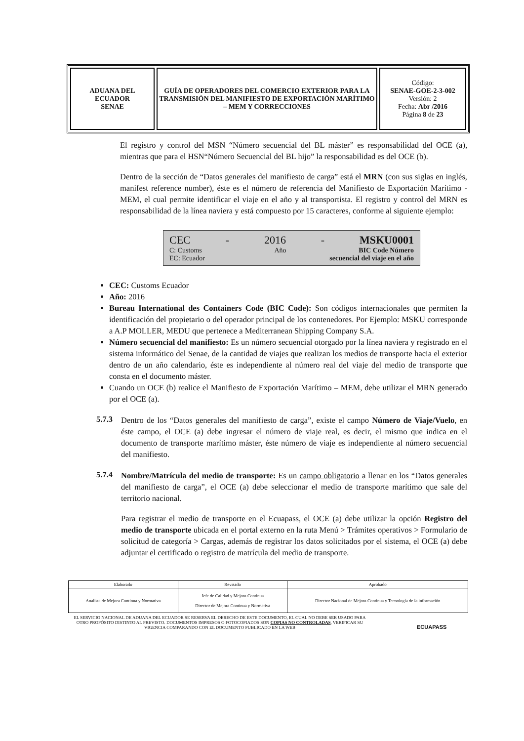| ADUANA DEL ECUADOR SENAE | GUÍA DE OPERADORES DEL COMERCIO EXTERIOR PARA LA TRANSMISIÓN DEL MANIFIESTO DE EXPORTACIÓN MARÍTIMO – MEM Y CORRECCIONES | Código: SENAE-GOE-2-3-002 Versión: 2 Fecha: Abr /2016 Página 8 de 23 |
El registro y control del MSN “Número secuencial del BL máster” es responsabilidad del OCE (a), mientras que para el HSN“Número Secuencial del BL hijo” la responsabilidad es del OCE (b).
Dentro de la sección de “Datos generales del manifiesto de carga” está el MRN (con sus siglas en inglés, manifest reference number), éste es el número de referencia del Manifiesto de Exportación Marítimo - MEM, el cual permite identificar el viaje en el año y al transportista. El registro y control del MRN es responsabilidad de la línea naviera y está compuesto por 15 caracteres, conforme al siguiente ejemplo:
CEC - 2016 - MSKU0001
C: Customs Año BIC Code Número
EC: Ecuador secuencial del viaje en el año
CEC: Customs Ecuador
Año: 2016
Bureau International des Containers Code (BIC Code): Son códigos internacionales que permiten la identificación del propietario o del operador principal de los contenedores. Por Ejemplo: MSKU corresponde a A.P MOLLER, MEDU que pertenece a Mediterranean Shipping Company S.A.
Número secuencial del manifiesto: Es un número secuencial otorgado por la línea naviera y registrado en el sistema informático del Senae, de la cantidad de viajes que realizan los medios de transporte hacia el exterior dentro de un año calendario, éste es independiente al número real del viaje del medio de transporte que consta en el documento máster.
Cuando un OCE (b) realice el Manifiesto de Exportación Marítimo – MEM, debe utilizar el MRN generado por el OCE (a).
5.7.3
Dentro de los “Datos generales del manifiesto de carga”, existe el campo Número de Viaje/Vuelo, en éste campo, el OCE (a) debe ingresar el número de viaje real, es decir, el mismo que indica en el documento de transporte marítimo máster, éste número de viaje es independiente al número secuencial del manifiesto.
5.7.4
Nombre/Matrícula del medio de transporte: Es un campo obligatorio a llenar en los “Datos generales del manifiesto de carga”, el OCE (a) debe seleccionar el medio de transporte marítimo que sale del territorio nacional.
Para registrar el medio de transporte en el Ecuapass, el OCE (a) debe utilizar la opción Registro del medio de transporte ubicada en el portal externo en la ruta Menú > Trámites operativos > Formulario de solicitud de categoría > Cargas, además de registrar los datos solicitados por el sistema, el OCE (a) debe adjuntar el certificado o registro de matrícula del medio de transporte.
| Elaborado | Revisado | Aprobado |
| Analista de Mejora Continua y Normativa | Jefe de Calidad y Mejora Continua Director de Mejora Continua y Normativa | Director Nacional de Mejora Continua y Tecnología de la información |
EL SERVICIO NACIONAL DE ADUANA DEL ECUADOR SE RESERVA EL DERECHO DE ESTE DOCUMENTO, EL CUAL NO DEBE SER USADO PARA OTRO PROPÓSITO DISTINTO AL PREVISTO. DOCUMENTOS IMPRESOS O FOTOCOPIADOS SON COPIAS NO CONTROLADAS, VERIFICAR SU VIGENCIA COMPARANDO CON EL DOCUMENTO PUBLICADO EN LA WEB
ECUAPASS